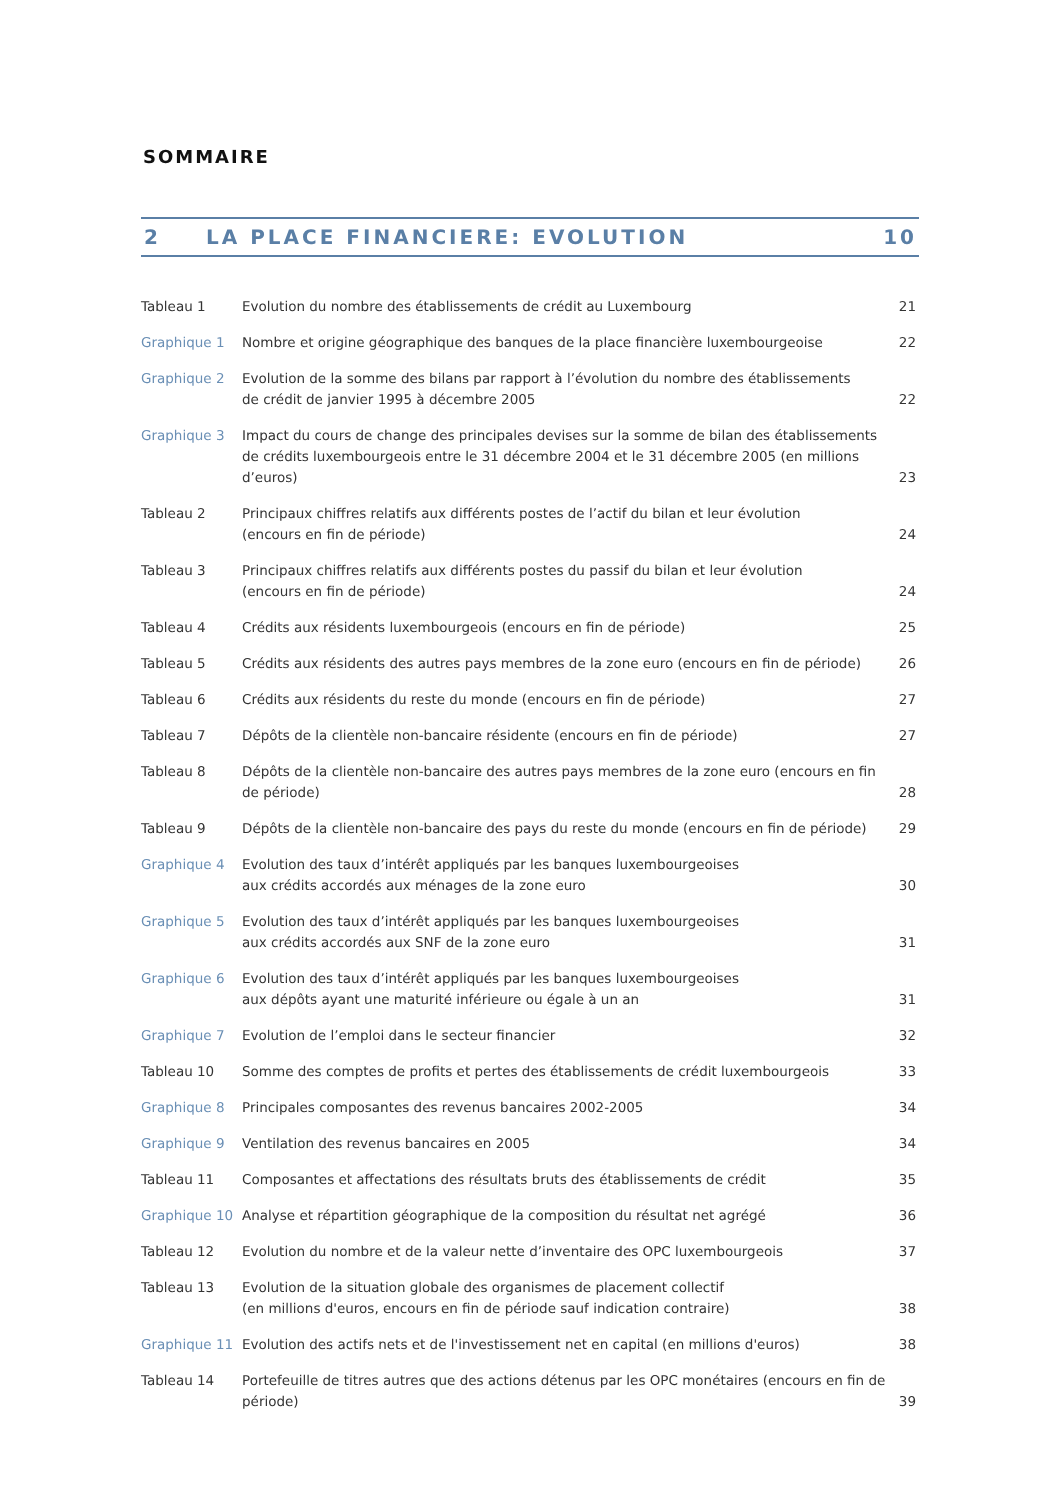SOMMAIRE
2 LA PLACE FINANCIERE: EVOLUTION 10
| Tableau 1 | Evolution du nombre des établissements de crédit au Luxembourg | 21 |
| Graphique 1 | Nombre et origine géographique des banques de la place financière luxembourgeoise | 22 |
| Graphique 2 | Evolution de la somme des bilans par rapport à l’évolution du nombre des établissements de crédit de janvier 1995 à décembre 2005 | 22 |
| Graphique 3 | Impact du cours de change des principales devises sur la somme de bilan des établissements de crédits luxembourgeois entre le 31 décembre 2004 et le 31 décembre 2005 (en millions d’euros) | 23 |
| Tableau 2 | Principaux chiffres relatifs aux différents postes de l’actif du bilan et leur évolution (encours en fin de période) | 24 |
| Tableau 3 | Principaux chiffres relatifs aux différents postes du passif du bilan et leur évolution (encours en fin de période) | 24 |
| Tableau 4 | Crédits aux résidents luxembourgeois (encours en fin de période) | 25 |
| Tableau 5 | Crédits aux résidents des autres pays membres de la zone euro (encours en fin de période) | 26 |
| Tableau 6 | Crédits aux résidents du reste du monde (encours en fin de période) | 27 |
| Tableau 7 | Dépôts de la clientèle non-bancaire résidente (encours en fin de période) | 27 |
| Tableau 8 | Dépôts de la clientèle non-bancaire des autres pays membres de la zone euro (encours en fin de période) | 28 |
| Tableau 9 | Dépôts de la clientèle non-bancaire des pays du reste du monde (encours en fin de période) | 29 |
| Graphique 4 | Evolution des taux d’intérêt appliqués par les banques luxembourgeoises aux crédits accordés aux ménages de la zone euro | 30 |
| Graphique 5 | Evolution des taux d’intérêt appliqués par les banques luxembourgeoises aux crédits accordés aux SNF de la zone euro | 31 |
| Graphique 6 | Evolution des taux d’intérêt appliqués par les banques luxembourgeoises aux dépôts ayant une maturité inférieure ou égale à un an | 31 |
| Graphique 7 | Evolution de l’emploi dans le secteur financier | 32 |
| Tableau 10 | Somme des comptes de profits et pertes des établissements de crédit luxembourgeois | 33 |
| Graphique 8 | Principales composantes des revenus bancaires 2002-2005 | 34 |
| Graphique 9 | Ventilation des revenus bancaires en 2005 | 34 |
| Tableau 11 | Composantes et affectations des résultats bruts des établissements de crédit | 35 |
| Graphique 10 | Analyse et répartition géographique de la composition du résultat net agrégé | 36 |
| Tableau 12 | Evolution du nombre et de la valeur nette d’inventaire des OPC luxembourgeois | 37 |
| Tableau 13 | Evolution de la situation globale des organismes de placement collectif (en millions d'euros, encours en fin de période sauf indication contraire) | 38 |
| Graphique 11 | Evolution des actifs nets et de l'investissement net en capital (en millions d'euros) | 38 |
| Tableau 14 | Portefeuille de titres autres que des actions détenus par les OPC monétaires (encours en fin de période) | 39 |